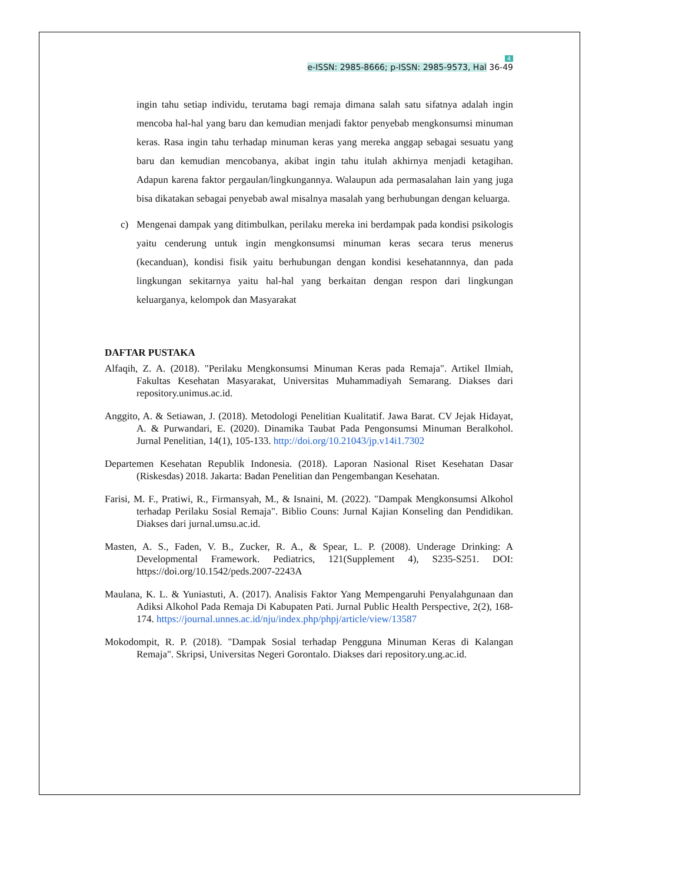4
e-ISSN: 2985-8666; p-ISSN: 2985-9573, Hal 36-49
ingin tahu setiap individu, terutama bagi remaja dimana salah satu sifatnya adalah ingin mencoba hal-hal yang baru dan kemudian menjadi faktor penyebab mengkonsumsi minuman keras. Rasa ingin tahu terhadap minuman keras yang mereka anggap sebagai sesuatu yang baru dan kemudian mencobanya, akibat ingin tahu itulah akhirnya menjadi ketagihan. Adapun karena faktor pergaulan/lingkungannya. Walaupun ada permasalahan lain yang juga bisa dikatakan sebagai penyebab awal misalnya masalah yang berhubungan dengan keluarga.
c) Mengenai dampak yang ditimbulkan, perilaku mereka ini berdampak pada kondisi psikologis yaitu cenderung untuk ingin mengkonsumsi minuman keras secara terus menerus (kecanduan), kondisi fisik yaitu berhubungan dengan kondisi kesehatannnya, dan pada lingkungan sekitarnya yaitu hal-hal yang berkaitan dengan respon dari lingkungan keluarganya, kelompok dan Masyarakat
DAFTAR PUSTAKA
Alfaqih, Z. A. (2018). "Perilaku Mengkonsumsi Minuman Keras pada Remaja". Artikel Ilmiah, Fakultas Kesehatan Masyarakat, Universitas Muhammadiyah Semarang. Diakses dari repository.unimus.ac.id.
Anggito, A. & Setiawan, J. (2018). Metodologi Penelitian Kualitatif. Jawa Barat. CV Jejak Hidayat, A. & Purwandari, E. (2020). Dinamika Taubat Pada Pengonsumsi Minuman Beralkohol. Jurnal Penelitian, 14(1), 105-133. http://doi.org/10.21043/jp.v14i1.7302
Departemen Kesehatan Republik Indonesia. (2018). Laporan Nasional Riset Kesehatan Dasar (Riskesdas) 2018. Jakarta: Badan Penelitian dan Pengembangan Kesehatan.
Farisi, M. F., Pratiwi, R., Firmansyah, M., & Isnaini, M. (2022). "Dampak Mengkonsumsi Alkohol terhadap Perilaku Sosial Remaja". Biblio Couns: Jurnal Kajian Konseling dan Pendidikan. Diakses dari jurnal.umsu.ac.id.
Masten, A. S., Faden, V. B., Zucker, R. A., & Spear, L. P. (2008). Underage Drinking: A Developmental Framework. Pediatrics, 121(Supplement 4), S235-S251. DOI: https://doi.org/10.1542/peds.2007-2243A
Maulana, K. L. & Yuniastuti, A. (2017). Analisis Faktor Yang Mempengaruhi Penyalahgunaan dan Adiksi Alkohol Pada Remaja Di Kabupaten Pati. Jurnal Public Health Perspective, 2(2), 168-174. https://journal.unnes.ac.id/nju/index.php/phpj/article/view/13587
Mokodompit, R. P. (2018). "Dampak Sosial terhadap Pengguna Minuman Keras di Kalangan Remaja". Skripsi, Universitas Negeri Gorontalo. Diakses dari repository.ung.ac.id.